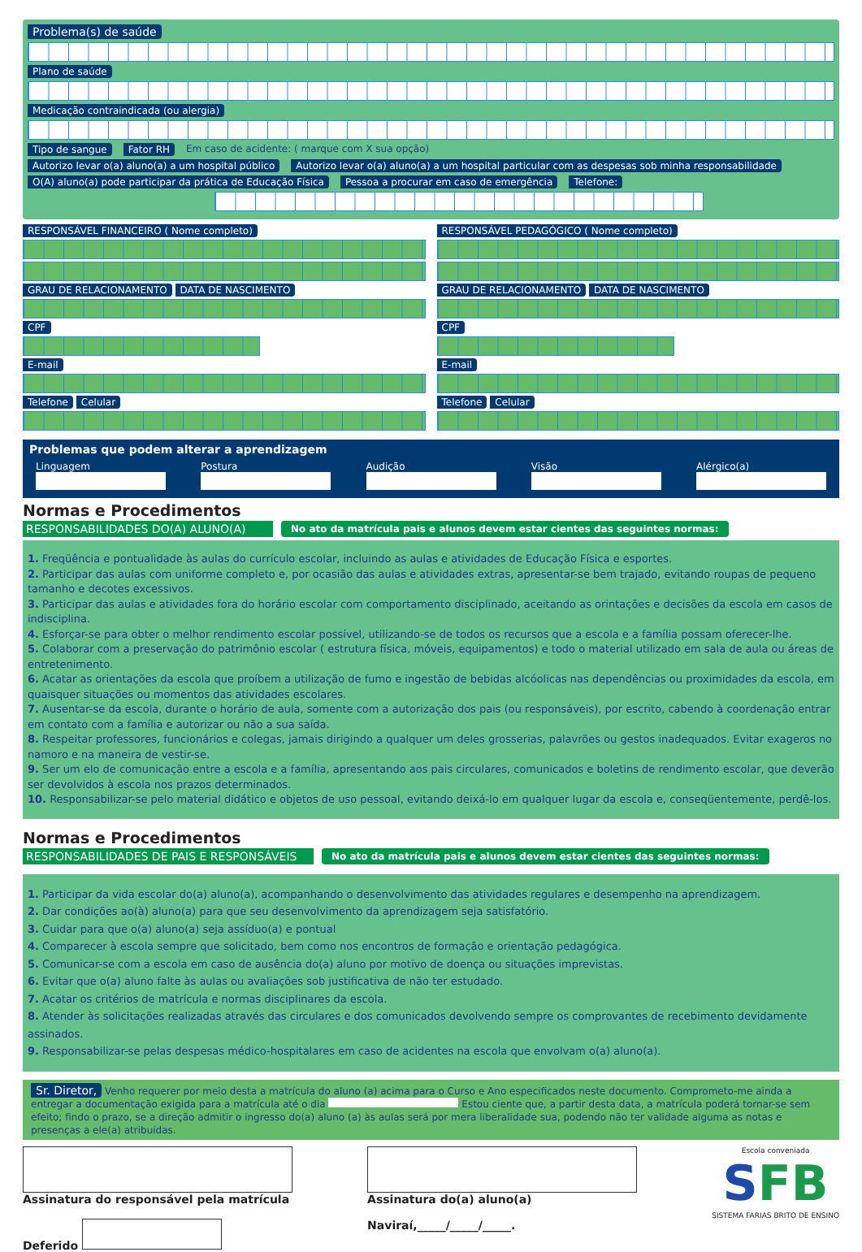Problema(s) de saúde
Plano de saúde
Medicação contraindicada (ou alergia)
Tipo de sangue Fator RH Em caso de acidente: ( marque com X sua opção)
Autorizo levar o(a) aluno(a) a um hospital público Autorizo levar o(a) aluno(a) a um hospital particular com as despesas sob minha responsabilidade
O(A) aluno(a) pode participar da prática de Educação Física Pessoa a procurar em caso de emergência Telefone:
RESPONSÁVEL FINANCEIRO ( Nome completo)
GRAU DE RELACIONAMENTO DATA DE NASCIMENTO CPF E-mail Telefone Celular
RESPONSÁVEL PEDAGÓGICO ( Nome completo)
GRAU DE RELACIONAMENTO DATA DE NASCIMENTO CPF E-mail Telefone Celular
Problemas que podem alterar a aprendizagem
Linguagem Postura Audição Visão Alérgico(a)
Normas e Procedimentos
RESPONSABILIDADES DO(A) ALUNO(A) No ato da matrícula pais e alunos devem estar cientes das seguintes normas:
1. Freqüência e pontualidade às aulas do currículo escolar, incluindo as aulas e atividades de Educação Física e esportes.
2. Participar das aulas com uniforme completo e, por ocasião das aulas e atividades extras, apresentar-se bem trajado, evitando roupas de pequeno tamanho e decotes excessivos.
3. Participar das aulas e atividades fora do horário escolar com comportamento disciplinado, aceitando as orintações e decisões da escola em casos de indisciplina.
4. Esforçar-se para obter o melhor rendimento escolar possível, utilizando-se de todos os recursos que a escola e a família possam oferecer-lhe.
5. Colaborar com a preservação do patrimônio escolar ( estrutura física, móveis, equipamentos) e todo o material utilizado em sala de aula ou áreas de entretenimento.
6. Acatar as orientações da escola que proíbem a utilização de fumo e ingestão de bebidas alcóolicas nas dependências ou proximidades da escola, em quaisquer situações ou momentos das atividades escolares.
7. Ausentar-se da escola, durante o horário de aula, somente com a autorização dos pais (ou responsáveis), por escrito, cabendo à coordenação entrar em contato com a família e autorizar ou não a sua saída.
8. Respeitar professores, funcionários e colegas, jamais dirigindo a qualquer um deles grosserias, palavrões ou gestos inadequados. Evitar exageros no namoro e na maneira de vestir-se.
9. Ser um elo de comunicação entre a escola e a família, apresentando aos pais circulares, comunicados e boletins de rendimento escolar, que deverão ser devolvidos à escola nos prazos determinados.
10. Responsabilizar-se pelo material didático e objetos de uso pessoal, evitando deixá-lo em qualquer lugar da escola e, conseqüentemente, perdê-los.
Normas e Procedimentos
RESPONSABILIDADES DE PAIS E RESPONSÁVEIS No ato da matrícula pais e alunos devem estar cientes das seguintes normas:
1. Participar da vida escolar do(a) aluno(a), acompanhando o desenvolvimento das atividades regulares e desempenho na aprendizagem.
2. Dar condições ao(à) aluno(a) para que seu desenvolvimento da aprendizagem seja satisfatório.
3. Cuidar para que o(a) aluno(a) seja assíduo(a) e pontual
4. Comparecer à escola sempre que solicitado, bem como nos encontros de formação e orientação pedagógica.
5. Comunicar-se com a escola em caso de ausência do(a) aluno por motivo de doença ou situações imprevistas.
6. Evitar que o(a) aluno falte às aulas ou avaliações sob justificativa de não ter estudado.
7. Acatar os critérios de matrícula e normas disciplinares da escola.
8. Atender às solicitações realizadas através das circulares e dos comunicados devolvendo sempre os comprovantes de recebimento devidamente assinados.
9. Responsabilizar-se pelas despesas médico-hospitalares em caso de acidentes na escola que envolvam o(a) aluno(a).
Sr. Diretor, Venho requerer por meio desta a matrícula do aluno (a) acima para o Curso e Ano especificados neste documento. Comprometo-me ainda a entregar a documentação exigida para a matrícula até o dia Estou ciente que, a partir desta data, a matrícula poderá tornar-se sem efeito; findo o prazo, se a direção admitir o ingresso do(a) aluno (a) às aulas será por mera liberalidade sua, podendo não ter validade alguma as notas e presenças a ele(a) atribuídas.
Assinatura do responsável pela matrícula
Deferido
Assinatura do(a) aluno(a)
Naviraí,_____/_____/_____.
Escola conveniada
SFB
SISTEMA FARIAS BRITO DE ENSINO